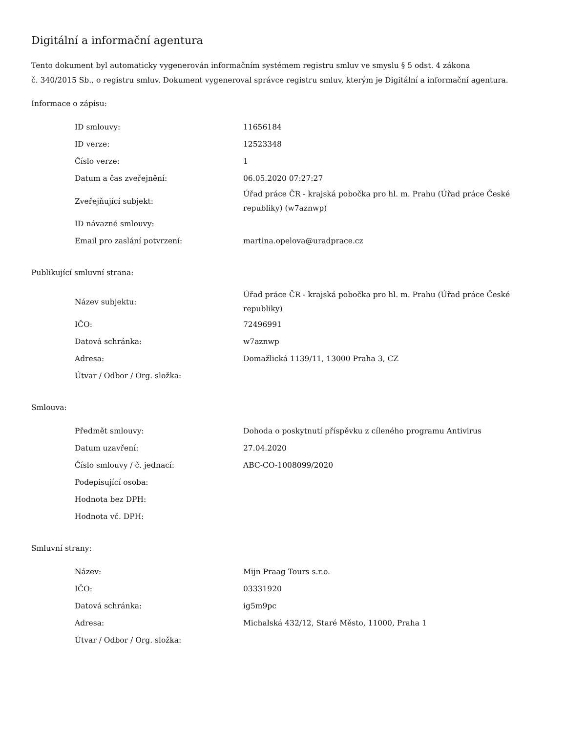Digitální a informační agentura
Tento dokument byl automaticky vygenerován informačním systémem registru smluv ve smyslu § 5 odst. 4 zákona
č. 340/2015 Sb., o registru smluv. Dokument vygeneroval správce registru smluv, kterým je Digitální a informační agentura.
Informace o zápisu:
| ID smlouvy: | 11656184 |
| ID verze: | 12523348 |
| Číslo verze: | 1 |
| Datum a čas zveřejnění: | 06.05.2020 07:27:27 |
| Zveřejňující subjekt: | Úřad práce ČR - krajská pobočka pro hl. m. Prahu (Úřad práce České republiky) (w7aznwp) |
| ID návazné smlouvy: | |
| Email pro zaslání potvrzení: | martina.opelova@uradprace.cz |
Publikující smluvní strana:
| Název subjektu: | Úřad práce ČR - krajská pobočka pro hl. m. Prahu (Úřad práce České republiky) |
| IČO: | 72496991 |
| Datová schránka: | w7aznwp |
| Adresa: | Domažlická 1139/11, 13000 Praha 3, CZ |
| Útvar / Odbor / Org. složka: | |
Smlouva:
| Předmět smlouvy: | Dohoda o poskytnutí příspěvku z cíleného programu Antivirus |
| Datum uzavření: | 27.04.2020 |
| Číslo smlouvy / č. jednací: | ABC-CO-1008099/2020 |
| Podepisující osoba: | |
| Hodnota bez DPH: | |
| Hodnota vč. DPH: | |
Smluvní strany:
| Název: | Mijn Praag Tours s.r.o. |
| IČO: | 03331920 |
| Datová schránka: | ig5m9pc |
| Adresa: | Michalská 432/12, Staré Město, 11000, Praha 1 |
| Útvar / Odbor / Org. složka: | |